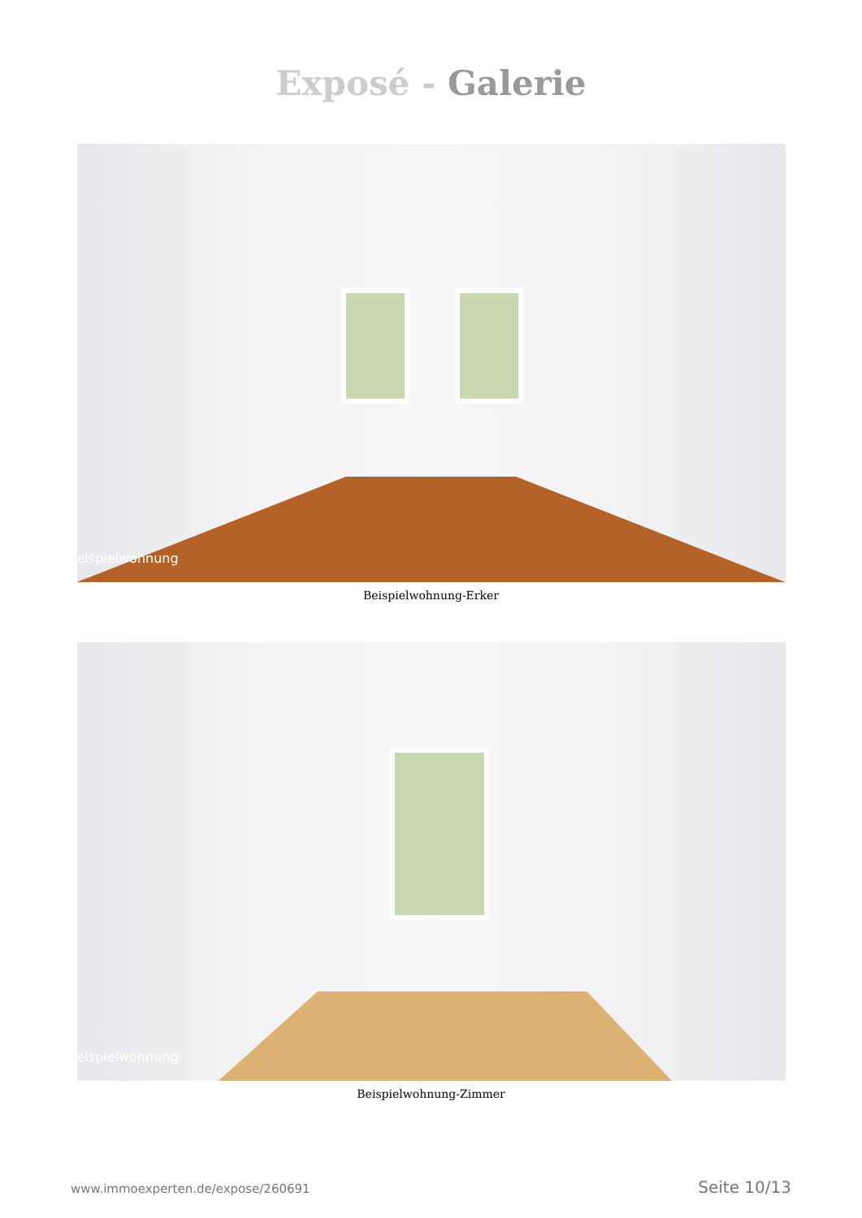Exposé - Galerie
eispielwohnung
Beispielwohnung-Erker
eispielwohnung
Beispielwohnung-Zimmer
www.immoexperten.de/expose/260691 Seite 10/13